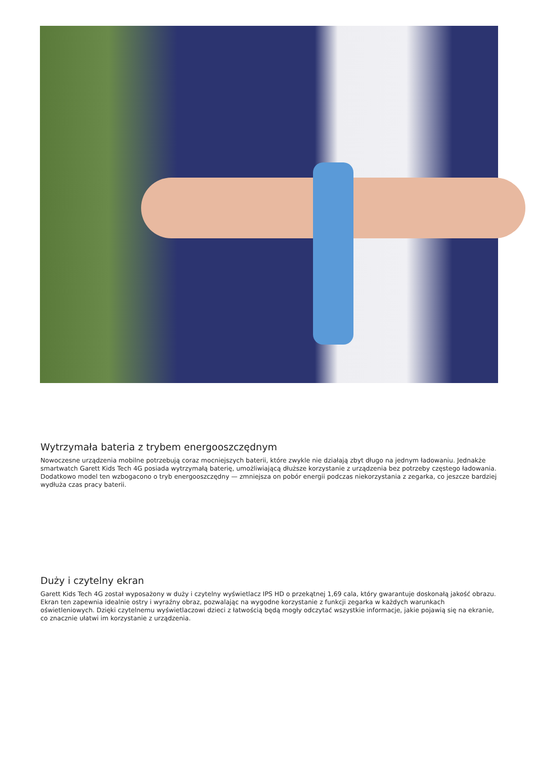Wytrzymała bateria z trybem energooszczędnym
Nowoczesne urządzenia mobilne potrzebują coraz mocniejszych baterii, które zwykle nie działają zbyt długo na jednym ładowaniu. Jednakże smartwatch Garett Kids Tech 4G posiada wytrzymałą baterię, umożliwiającą dłuższe korzystanie z urządzenia bez potrzeby częstego ładowania. Dodatkowo model ten wzbogacono o tryb energooszczędny — zmniejsza on pobór energii podczas niekorzystania z zegarka, co jeszcze bardziej wydłuża czas pracy baterii.
Duży i czytelny ekran
Garett Kids Tech 4G został wyposażony w duży i czytelny wyświetlacz IPS HD o przekątnej 1,69 cala, który gwarantuje doskonałą jakość obrazu. Ekran ten zapewnia idealnie ostry i wyraźny obraz, pozwalając na wygodne korzystanie z funkcji zegarka w każdych warunkach oświetleniowych. Dzięki czytelnemu wyświetlaczowi dzieci z łatwością będą mogły odczytać wszystkie informacje, jakie pojawią się na ekranie, co znacznie ułatwi im korzystanie z urządzenia.